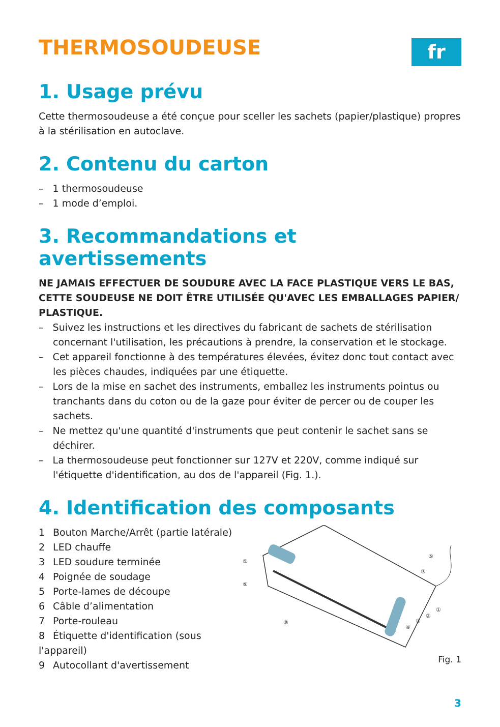THERMOSOUDEUSE
fr
1. Usage prévu
Cette thermosoudeuse a été conçue pour sceller les sachets (papier/plastique) propres à la stérilisation en autoclave.
2. Contenu du carton
– 1 thermosoudeuse
– 1 mode d’emploi.
3. Recommandations et avertissements
NE JAMAIS EFFECTUER DE SOUDURE AVEC LA FACE PLASTIQUE VERS LE BAS, CETTE SOUDEUSE NE DOIT ÊTRE UTILISÉE QU'AVEC LES EMBALLAGES PAPIER/ PLASTIQUE.
– Suivez les instructions et les directives du fabricant de sachets de stérilisation concernant l'utilisation, les précautions à prendre, la conservation et le stockage.
– Cet appareil fonctionne à des températures élevées, évitez donc tout contact avec les pièces chaudes, indiquées par une étiquette.
– Lors de la mise en sachet des instruments, emballez les instruments pointus ou tranchants dans du coton ou de la gaze pour éviter de percer ou de couper les sachets.
– Ne mettez qu'une quantité d'instruments que peut contenir le sachet sans se déchirer.
– La thermosoudeuse peut fonctionner sur 127V et 220V, comme indiqué sur l'étiquette d'identification, au dos de l'appareil (Fig. 1.).
4. Identification des composants
1 Bouton Marche/Arrêt (partie latérale)
2 LED chauffe
3 LED soudure terminée
4 Poignée de soudage
5 Porte-lames de découpe
6 Câble d’alimentation
7 Porte-rouleau
8 Étiquette d'identification (sous l'appareil)
9 Autocollant d'avertissement
⑤
⑨
⑧
⑥
⑦
①
②
③
④
Fig. 1
3